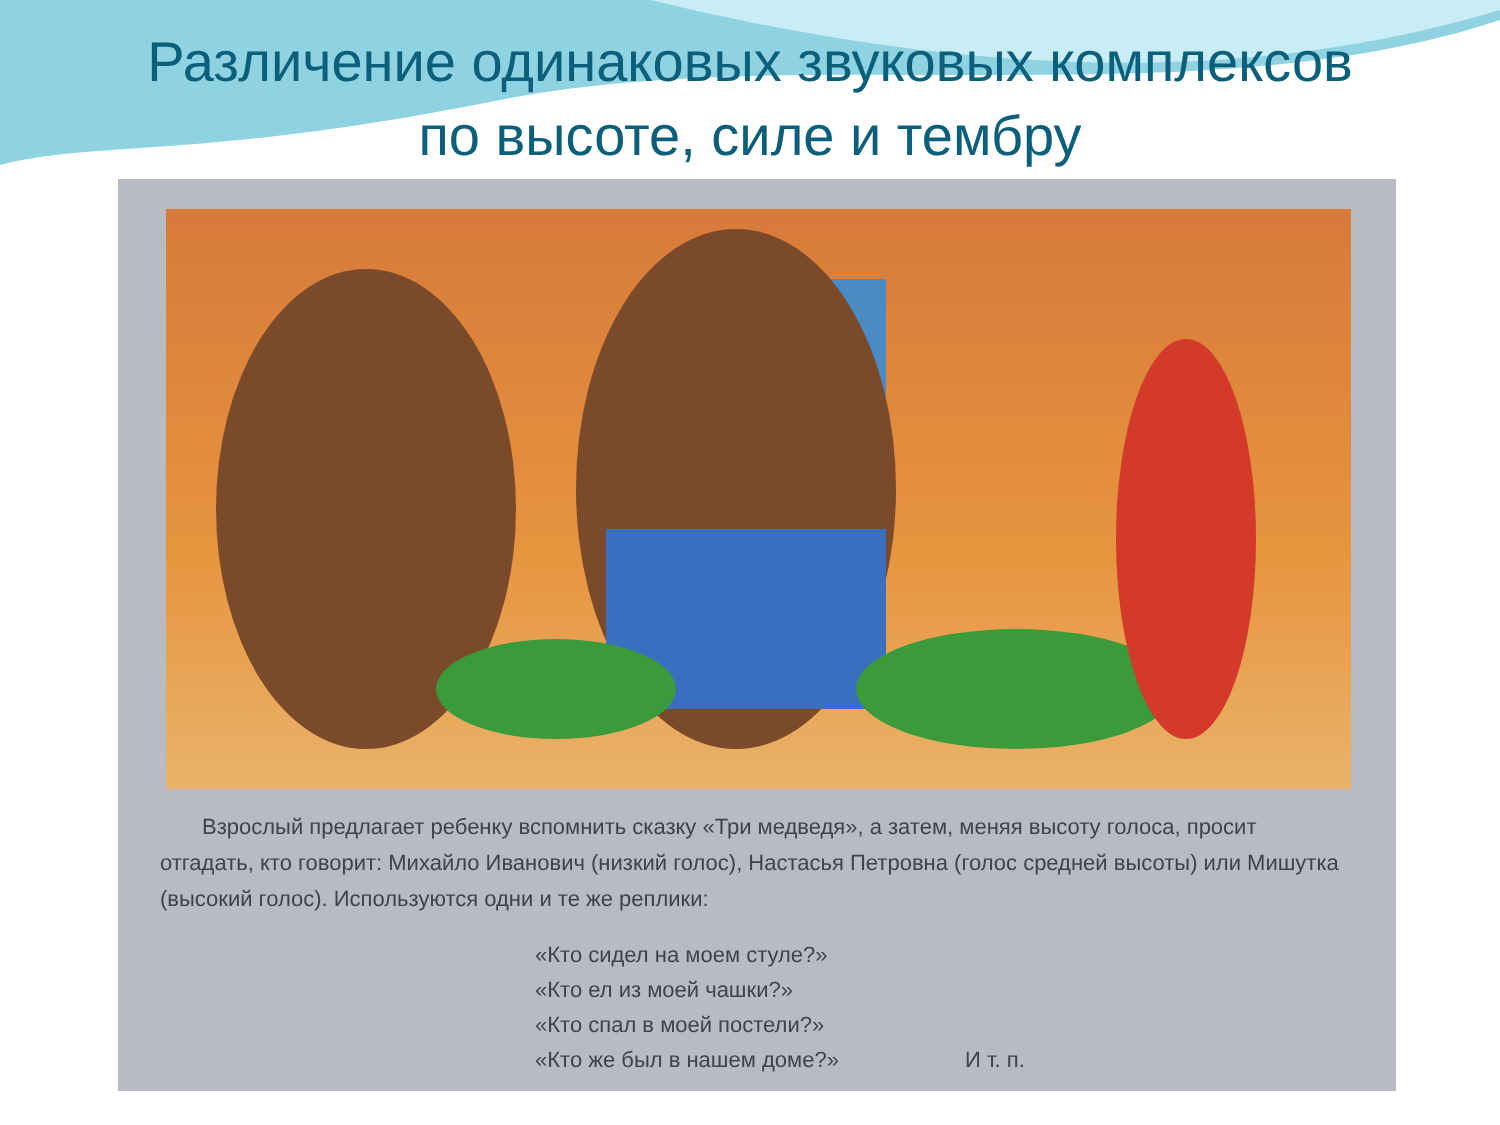Различение одинаковых звуковых комплексов
по высоте, силе и тембру
Взрослый предлагает ребенку вспомнить сказку «Три медведя», а затем, меняя высоту голоса, просит отгадать, кто говорит: Михайло Иванович (низкий голос), Настасья Петровна (голос средней высоты) или Мишутка (высокий голос). Используются одни и те же реплики:
«Кто сидел на моем стуле?»
«Кто ел из моей чашки?»
«Кто спал в моей постели?»
«Кто же был в нашем доме?» И т. п.